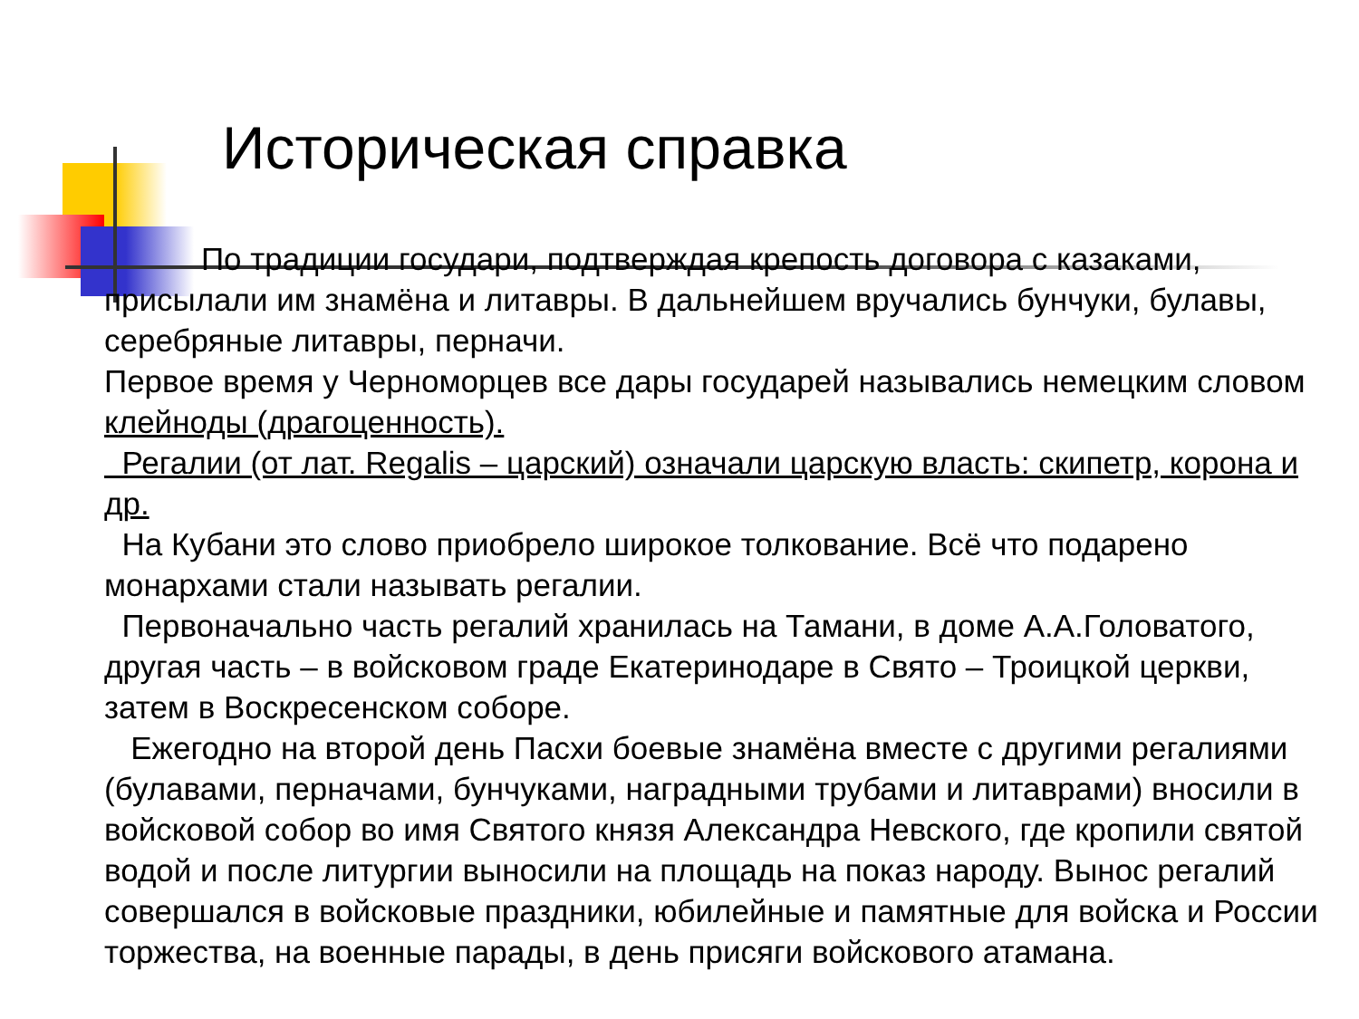Историческая справка
По традиции государи, подтверждая крепость договора с казаками, присылали им знамёна и литавры. В дальнейшем вручались бунчуки, булавы, серебряные литавры, перначи.
Первое время у Черноморцев все дары государей назывались немецким словом клейноды (драгоценность).
Регалии (от лат. Regalis – царский) означали царскую власть: скипетр, корона и др.
На Кубани это слово приобрело широкое толкование. Всё что подарено монархами стали называть регалии.
Первоначально часть регалий хранилась на Тамани, в доме А.А.Головатого, другая часть – в войсковом граде Екатеринодаре в Свято – Троицкой церкви, затем в Воскресенском соборе.
Ежегодно на второй день Пасхи боевые знамёна вместе с другими регалиями (булавами, перначами, бунчуками, наградными трубами и литаврами) вносили в войсковой собор во имя Святого князя Александра Невского, где кропили святой водой и после литургии выносили на площадь на показ народу. Вынос регалий совершался в войсковые праздники, юбилейные и памятные для войска и России торжества, на военные парады, в день присяги войскового атамана.